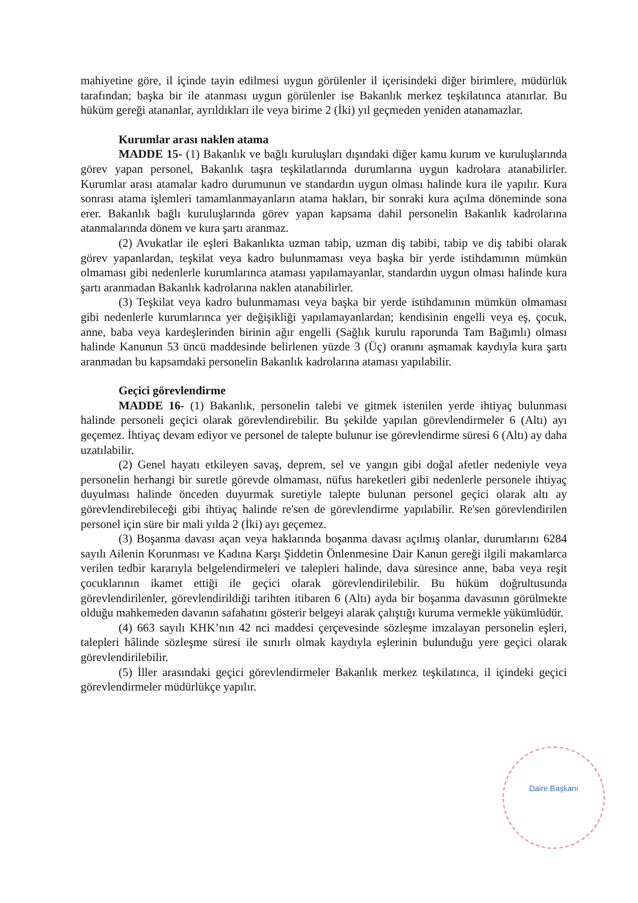mahiyetine göre, il içinde tayin edilmesi uygun görülenler il içerisindeki diğer birimlere, müdürlük tarafından; başka bir ile atanması uygun görülenler ise Bakanlık merkez teşkilatınca atanırlar. Bu hüküm gereği atananlar, ayrıldıkları ile veya birime 2 (İki) yıl geçmeden yeniden atanamazlar.
Kurumlar arası naklen atama
MADDE 15- (1) Bakanlık ve bağlı kuruluşları dışındaki diğer kamu kurum ve kuruluşlarında görev yapan personel, Bakanlık taşra teşkilatlarında durumlarına uygun kadrolara atanabilirler. Kurumlar arası atamalar kadro durumunun ve standardın uygun olması halinde kura ile yapılır. Kura sonrası atama işlemleri tamamlanmayanların atama hakları, bir sonraki kura açılma döneminde sona erer. Bakanlık bağlı kuruluşlarında görev yapan kapsama dahil personelin Bakanlık kadrolarına atanmalarında dönem ve kura şartı aranmaz.
(2) Avukatlar ile eşleri Bakanlıkta uzman tabip, uzman diş tabibi, tabip ve diş tabibi olarak görev yapanlardan, teşkilat veya kadro bulunmaması veya başka bir yerde istihdamının mümkün olmaması gibi nedenlerle kurumlarınca ataması yapılamayanlar, standardın uygun olması halinde kura şartı aranmadan Bakanlık kadrolarına naklen atanabilirler.
(3) Teşkilat veya kadro bulunmaması veya başka bir yerde istihdamının mümkün olmaması gibi nedenlerle kurumlarınca yer değişikliği yapılamayanlardan; kendisinin engelli veya eş, çocuk, anne, baba veya kardeşlerinden birinin ağır engelli (Sağlık kurulu raporunda Tam Bağımlı) olması halinde Kanunun 53 üncü maddesinde belirlenen yüzde 3 (Üç) oranını aşmamak kaydıyla kura şartı aranmadan bu kapsamdaki personelin Bakanlık kadrolarına ataması yapılabilir.
Geçici görevlendirme
MADDE 16- (1) Bakanlık, personelin talebi ve gitmek istenilen yerde ihtiyaç bulunması halinde personeli geçici olarak görevlendirebilir. Bu şekilde yapılan görevlendirmeler 6 (Altı) ayı geçemez. İhtiyaç devam ediyor ve personel de talepte bulunur ise görevlendirme süresi 6 (Altı) ay daha uzatılabilir.
(2) Genel hayatı etkileyen savaş, deprem, sel ve yangın gibi doğal afetler nedeniyle veya personelin herhangi bir suretle görevde olmaması, nüfus hareketleri gibi nedenlerle personele ihtiyaç duyulması halinde önceden duyurmak suretiyle talepte bulunan personel geçici olarak altı ay görevlendirebileceği gibi ihtiyaç halinde re'sen de görevlendirme yapılabilir. Re'sen görevlendirilen personel için süre bir mali yılda 2 (İki) ayı geçemez.
(3) Boşanma davası açan veya haklarında boşanma davası açılmış olanlar, durumlarını 6284 sayılı Ailenin Korunması ve Kadına Karşı Şiddetin Önlenmesine Dair Kanun gereği ilgili makamlarca verilen tedbir kararıyla belgelendirmeleri ve talepleri halinde, dava süresince anne, baba veya reşit çocuklarının ikamet ettiği ile geçici olarak görevlendirilebilir. Bu hüküm doğrultusunda görevlendirilenler, görevlendirildiği tarihten itibaren 6 (Altı) ayda bir boşanma davasının görülmekte olduğu mahkemeden davanın safahatını gösterir belgeyi alarak çalıştığı kuruma vermekle yükümlüdür.
(4) 663 sayılı KHK’nın 42 nci maddesi çerçevesinde sözleşme imzalayan personelin eşleri, talepleri hâlinde sözleşme süresi ile sınırlı olmak kaydıyla eşlerinin bulunduğu yere geçici olarak görevlendirilebilir.
(5) İller arasındaki geçici görevlendirmeler Bakanlık merkez teşkilatınca, il içindeki geçici görevlendirmeler müdürlükçe yapılır.
Daire Başkanı